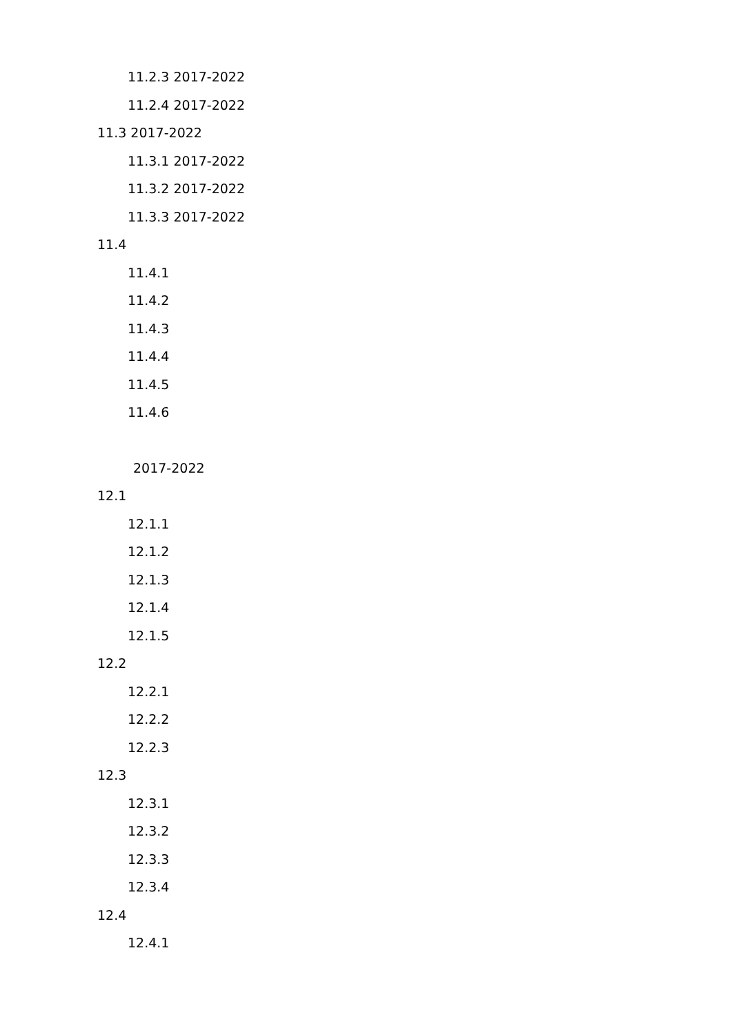11.2.3 2017-2022
11.2.4 2017-2022
11.3 2017-2022
11.3.1 2017-2022
11.3.2 2017-2022
11.3.3 2017-2022
11.4
11.4.1
11.4.2
11.4.3
11.4.4
11.4.5
11.4.6
2017-2022
12.1
12.1.1
12.1.2
12.1.3
12.1.4
12.1.5
12.2
12.2.1
12.2.2
12.2.3
12.3
12.3.1
12.3.2
12.3.3
12.3.4
12.4
12.4.1